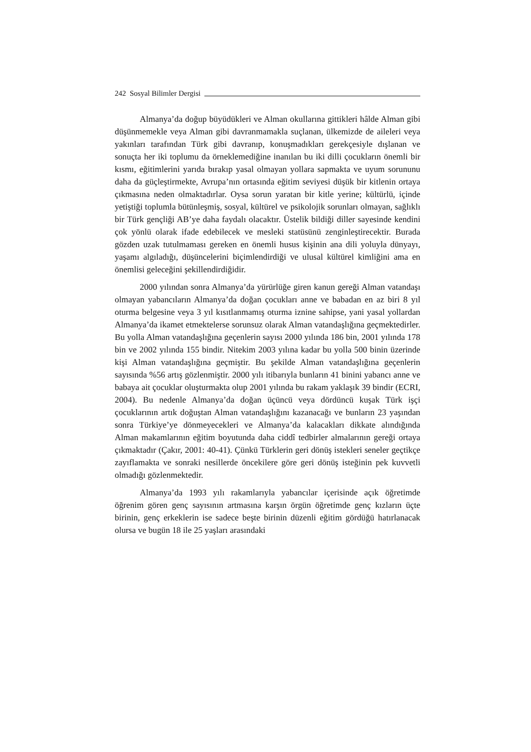242 Sosyal Bilimler Dergisi
Almanya’da doğup büyüdükleri ve Alman okullarına gittikleri hâlde Alman gibi düşünmemekle veya Alman gibi davranmamakla suçlanan, ülkemizde de aileleri veya yakınları tarafından Türk gibi davranıp, konuşmadıkları gerekçesiyle dışlanan ve sonuçta her iki toplumu da örneklemediğine inanılan bu iki dilli çocukların önemli bir kısmı, eğitimlerini yarıda bırakıp yasal olmayan yollara sapmakta ve uyum sorununu daha da güçleştirmekte, Avrupa’nın ortasında eğitim seviyesi düşük bir kitlenin ortaya çıkmasına neden olmaktadırlar. Oysa sorun yaratan bir kitle yerine; kültürlü, içinde yetiştiği toplumla bütünleşmiş, sosyal, kültürel ve psikolojik sorunları olmayan, sağlıklı bir Türk gençliği AB’ye daha faydalı olacaktır. Üstelik bildiği diller sayesinde kendini çok yönlü olarak ifade edebilecek ve mesleki statüsünü zenginleştirecektir. Burada gözden uzak tutulmaması gereken en önemli husus kişinin ana dili yoluyla dünyayı, yaşamı algıladığı, düşüncelerini biçimlendirdiği ve ulusal kültürel kimliğini ama en önemlisi geleceğini şekillendirdiğidir.
2000 yılından sonra Almanya’da yürürlüğe giren kanun gereği Alman vatandaşı olmayan yabancıların Almanya’da doğan çocukları anne ve babadan en az biri 8 yıl oturma belgesine veya 3 yıl kısıtlanmamış oturma iznine sahipse, yani yasal yollardan Almanya’da ikamet etmektelerse sorunsuz olarak Alman vatandaşlığına geçmektedirler. Bu yolla Alman vatandaşlığına geçenlerin sayısı 2000 yılında 186 bin, 2001 yılında 178 bin ve 2002 yılında 155 bindir. Nitekim 2003 yılına kadar bu yolla 500 binin üzerinde kişi Alman vatandaşlığına geçmiştir. Bu şekilde Alman vatandaşlığına geçenlerin sayısında %56 artış gözlenmiştir. 2000 yılı itibarıyla bunların 41 binini yabancı anne ve babaya ait çocuklar oluşturmakta olup 2001 yılında bu rakam yaklaşık 39 bindir (ECRI, 2004). Bu nedenle Almanya’da doğan üçüncü veya dördüncü kuşak Türk işçi çocuklarının artık doğuştan Alman vatandaşlığını kazanacağı ve bunların 23 yaşından sonra Türkiye’ye dönmeyecekleri ve Almanya’da kalacakları dikkate alındığında Alman makamlarının eğitim boyutunda daha ciddî tedbirler almalarının gereği ortaya çıkmaktadır (Çakır, 2001: 40-41). Çünkü Türklerin geri dönüş istekleri seneler geçtikçe zayıflamakta ve sonraki nesillerde öncekilere göre geri dönüş isteğinin pek kuvvetli olmadığı gözlenmektedir.
Almanya’da 1993 yılı rakamlarıyla yabancılar içerisinde açık öğretimde öğrenim gören genç sayısının artmasına karşın örgün öğretimde genç kızların üçte birinin, genç erkeklerin ise sadece beşte birinin düzenli eğitim gördüğü hatırlanacak olursa ve bugün 18 ile 25 yaşları arasındaki